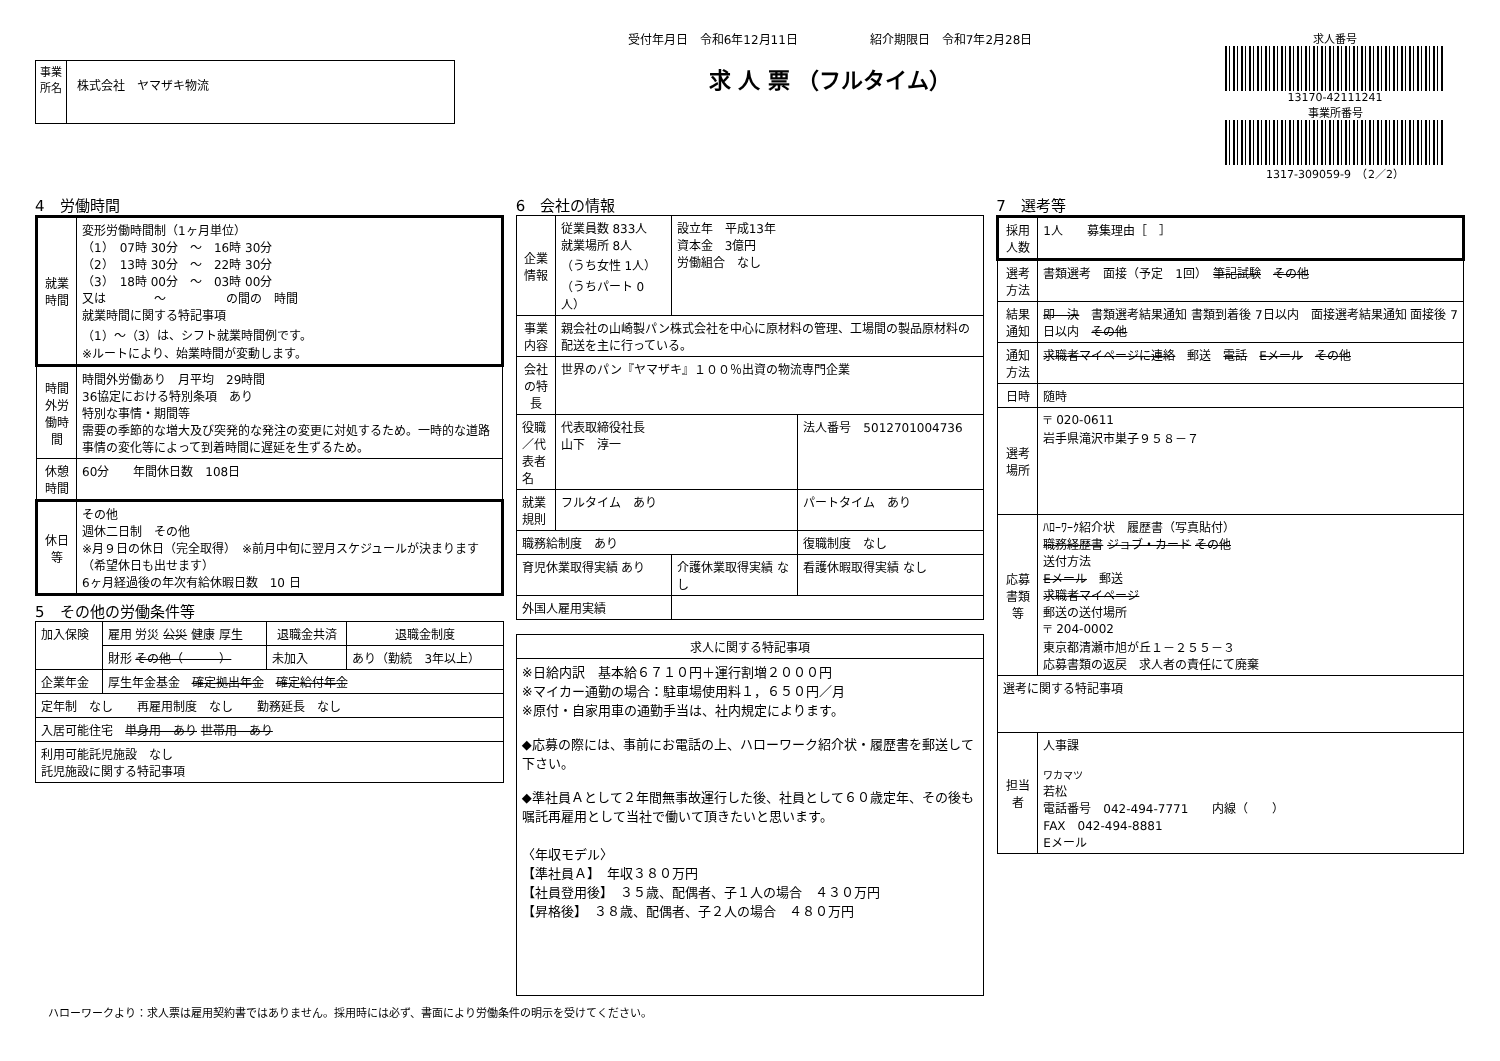事業所名
株式会社　ヤマザキ物流
受付年月日　令和6年12月11日　　　　　　紹介期限日　令和7年2月28日
求 人 票 （フルタイム）
求人番号
13170-42111241
事業所番号
1317-309059-9　（2／2）
4　労働時間
| 就業時間 | 変形労働時間制（1ヶ月単位） （1） 07時 30分 ～ 16時 30分 （2） 13時 30分 ～ 22時 30分 （3） 18時 00分 ～ 03時 00分 又は ～ の間の 時間 就業時間に関する特記事項 （1）～（3）は、シフト就業時間例です。 ※ルートにより、始業時間が変動します。 |
| 時間外労働時間 | 時間外労働あり 月平均 29時間 36協定における特別条項 あり 特別な事情・期間等 需要の季節的な増大及び突発的な発注の変更に対処するため。一時的な道路事情の変化等によって到着時間に遅延を生ずるため。 |
| 休憩時間 | 60分 年間休日数 108日 |
| 休日等 | その他 週休二日制 その他 ※月９日の休日（完全取得） ※前月中旬に翌月スケジュールが決まります（希望休日も出せます） 6ヶ月経過後の年次有給休暇日数 10 日 |
5　その他の労働条件等
| 加入保険 | 雇用 労災 公災 健康 厚生 | 退職金共済 | 退職金制度 |
| | 財形 その他（ ） | 未加入 | あり（勤続 3年以上） |
| 企業年金 | 厚生年金基金 確定拠出年金 確定給付年金 | | |
| 定年制 なし 再雇用制度 なし 勤務延長 なし | | | |
| 入居可能住宅 単身用 あり 世帯用 あり | | | |
| 利用可能託児施設 なし 託児施設に関する特記事項 | | | |
6　会社の情報
| 企業情報 | 従業員数 833人 就業場所 8人 （うち女性 1人） （うちパート 0人） | 設立年 平成13年 資本金 3億円 労働組合 なし | |
| 事業内容 | 親会社の山崎製パン株式会社を中心に原材料の管理、工場間の製品原材料の配送を主に行っている。 | | |
| 会社の特長 | 世界のパン『ヤマザキ』１００％出資の物流専門企業 | | |
| 役職／代表者名 | 代表取締役社長 山下 淳一 | | 法人番号 5012701004736 |
| 就業規則 | フルタイム あり | | パートタイム あり |
| 職務給制度 あり | | | 復職制度 なし |
| 育児休業取得実績 あり | | 介護休業取得実績 なし | 看護休暇取得実績 なし |
| 外国人雇用実績 | | | |
| 求人に関する特記事項 |
| --- |
| ※日給内訳 基本給６７１０円＋運行割増２０００円 ※マイカー通勤の場合：駐車場使用料１，６５０円／月 ※原付・自家用車の通勤手当は、社内規定によります。 ◆応募の際には、事前にお電話の上、ハローワーク紹介状・履歴書を郵送して下さい。 ◆準社員Ａとして２年間無事故運行した後、社員として６０歳定年、その後も嘱託再雇用として当社で働いて頂きたいと思います。 〈年収モデル〉 【準社員Ａ】 年収３８０万円 【社員登用後】 ３５歳、配偶者、子１人の場合 ４３０万円 【昇格後】 ３８歳、配偶者、子２人の場合 ４８０万円 |
7　選考等
| 採用人数 | 1人 募集理由［ ］ |
| 選考方法 | 書類選考 面接（予定 1回） 筆記試験 その他 |
| 結果通知 | 即 決 書類選考結果通知 書類到着後 7日以内 面接選考結果通知 面接後 7日以内 その他 |
| 通知方法 | 求職者マイページに連絡 郵送 電話 Eメール その他 |
| 日時 | 随時 |
| 選考場所 | 〒 020-0611 岩手県滝沢市巣子９５８－７ |
| 応募書類等 | ﾊﾛｰﾜｰｸ紹介状 履歴書（写真貼付） 職務経歴書 ジョブ・カード その他 送付方法 Eメール 郵送 求職者マイページ 郵送の送付場所 〒 204-0002 東京都清瀬市旭が丘１－２５５－３ 応募書類の返戻 求人者の責任にて廃棄 |
| 選考に関する特記事項 | |
| 担当者 | 人事課 ワカマツ 若松 電話番号 042-494-7771 内線（ ） FAX 042-494-8881 Eメール |
ハローワークより：求人票は雇用契約書ではありません。採用時には必ず、書面により労働条件の明示を受けてください。